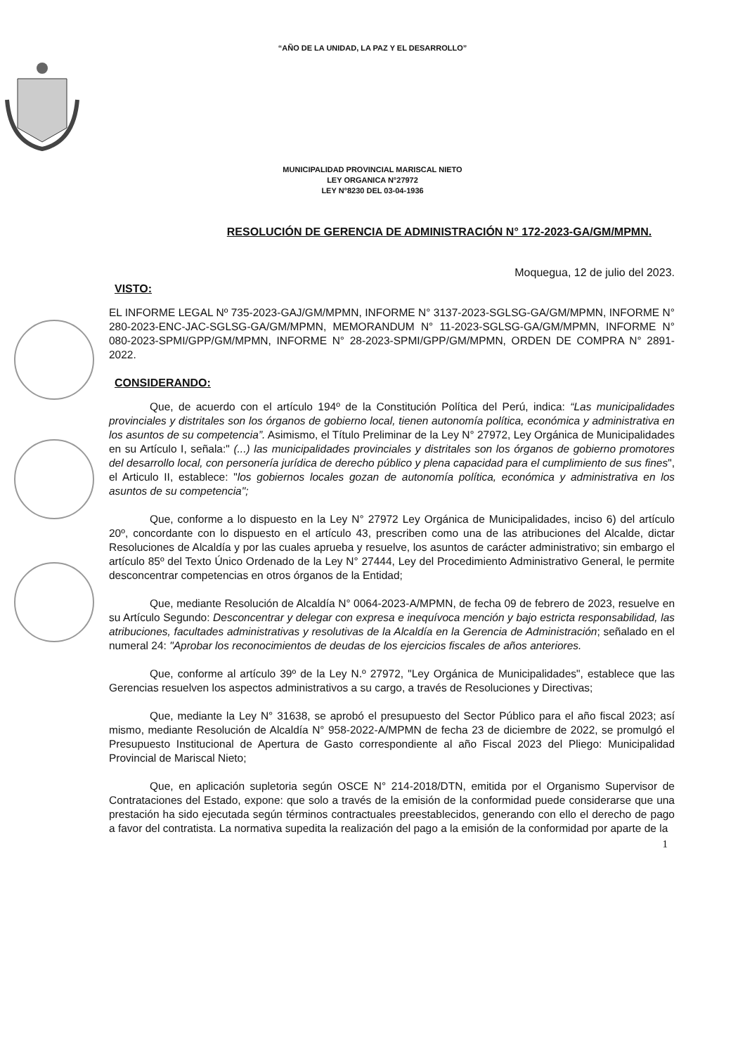“AÑO DE LA UNIDAD, LA PAZ Y EL DESARROLLO”
MUNICIPALIDAD PROVINCIAL MARISCAL NIETO
LEY ORGANICA N°27972
LEY N°8230 DEL 03-04-1936
RESOLUCIÓN DE GERENCIA DE ADMINISTRACIÓN N° 172-2023-GA/GM/MPMN.
Moqueguа, 12 de julio del 2023.
VISTO:
EL INFORME LEGAL Nº 735-2023-GAJ/GM/MPMN, INFORME N° 3137-2023-SGLSG-GA/GM/MPMN, INFORME N° 280-2023-ENC-JAC-SGLSG-GA/GM/MPMN, MEMORANDUM N° 11-2023-SGLSG-GA/GM/MPMN, INFORME N° 080-2023-SPMI/GPP/GM/MPMN, INFORME N° 28-2023-SPMI/GPP/GM/MPMN, ORDEN DE COMPRA N° 2891-2022.
CONSIDERANDO:
Que, de acuerdo con el artículo 194º de la Constitución Política del Perú, indica: “Las municipalidades provinciales y distritales son los órganos de gobierno local, tienen autonomía política, económica y administrativa en los asuntos de su competencia”. Asimismo, el Título Preliminar de la Ley N° 27972, Ley Orgánica de Municipalidades en su Artículo I, señala:" (...) las municipalidades provinciales y distritales son los órganos de gobierno promotores del desarrollo local, con personería jurídica de derecho público y plena capacidad para el cumplimiento de sus fines", el Articulo II, establece: "los gobiernos locales gozan de autonomía política, económica y administrativa en los asuntos de su competencia";
Que, conforme a lo dispuesto en la Ley N° 27972 Ley Orgánica de Municipalidades, inciso 6) del artículo 20º, concordante con lo dispuesto en el artículo 43, prescriben como una de las atribuciones del Alcalde, dictar Resoluciones de Alcaldía y por las cuales aprueba y resuelve, los asuntos de carácter administrativo; sin embargo el artículo 85º del Texto Único Ordenado de la Ley N° 27444, Ley del Procedimiento Administrativo General, le permite desconcentrar competencias en otros órganos de la Entidad;
Que, mediante Resolución de Alcaldía N° 0064-2023-A/MPMN, de fecha 09 de febrero de 2023, resuelve en su Artículo Segundo: Desconcentrar y delegar con expresa e inequívoca mención y bajo estricta responsabilidad, las atribuciones, facultades administrativas y resolutivas de la Alcaldía en la Gerencia de Administración; señalado en el numeral 24: "Aprobar los reconocimientos de deudas de los ejercicios fiscales de años anteriores.
Que, conforme al artículo 39º de la Ley N.º 27972, "Ley Orgánica de Municipalidades", establece que las Gerencias resuelven los aspectos administrativos a su cargo, a través de Resoluciones y Directivas;
Que, mediante la Ley N° 31638, se aprobó el presupuesto del Sector Público para el año fiscal 2023; así mismo, mediante Resolución de Alcaldía N° 958-2022-A/MPMN de fecha 23 de diciembre de 2022, se promulgó el Presupuesto Institucional de Apertura de Gasto correspondiente al año Fiscal 2023 del Pliego: Municipalidad Provincial de Mariscal Nieto;
Que, en aplicación supletoria según OSCE N° 214-2018/DTN, emitida por el Organismo Supervisor de Contrataciones del Estado, expone: que solo a través de la emisión de la conformidad puede considerarse que una prestación ha sido ejecutada según términos contractuales preestablecidos, generando con ello el derecho de pago a favor del contratista. La normativa supedita la realización del pago a la emisión de la conformidad por aparte de la
1